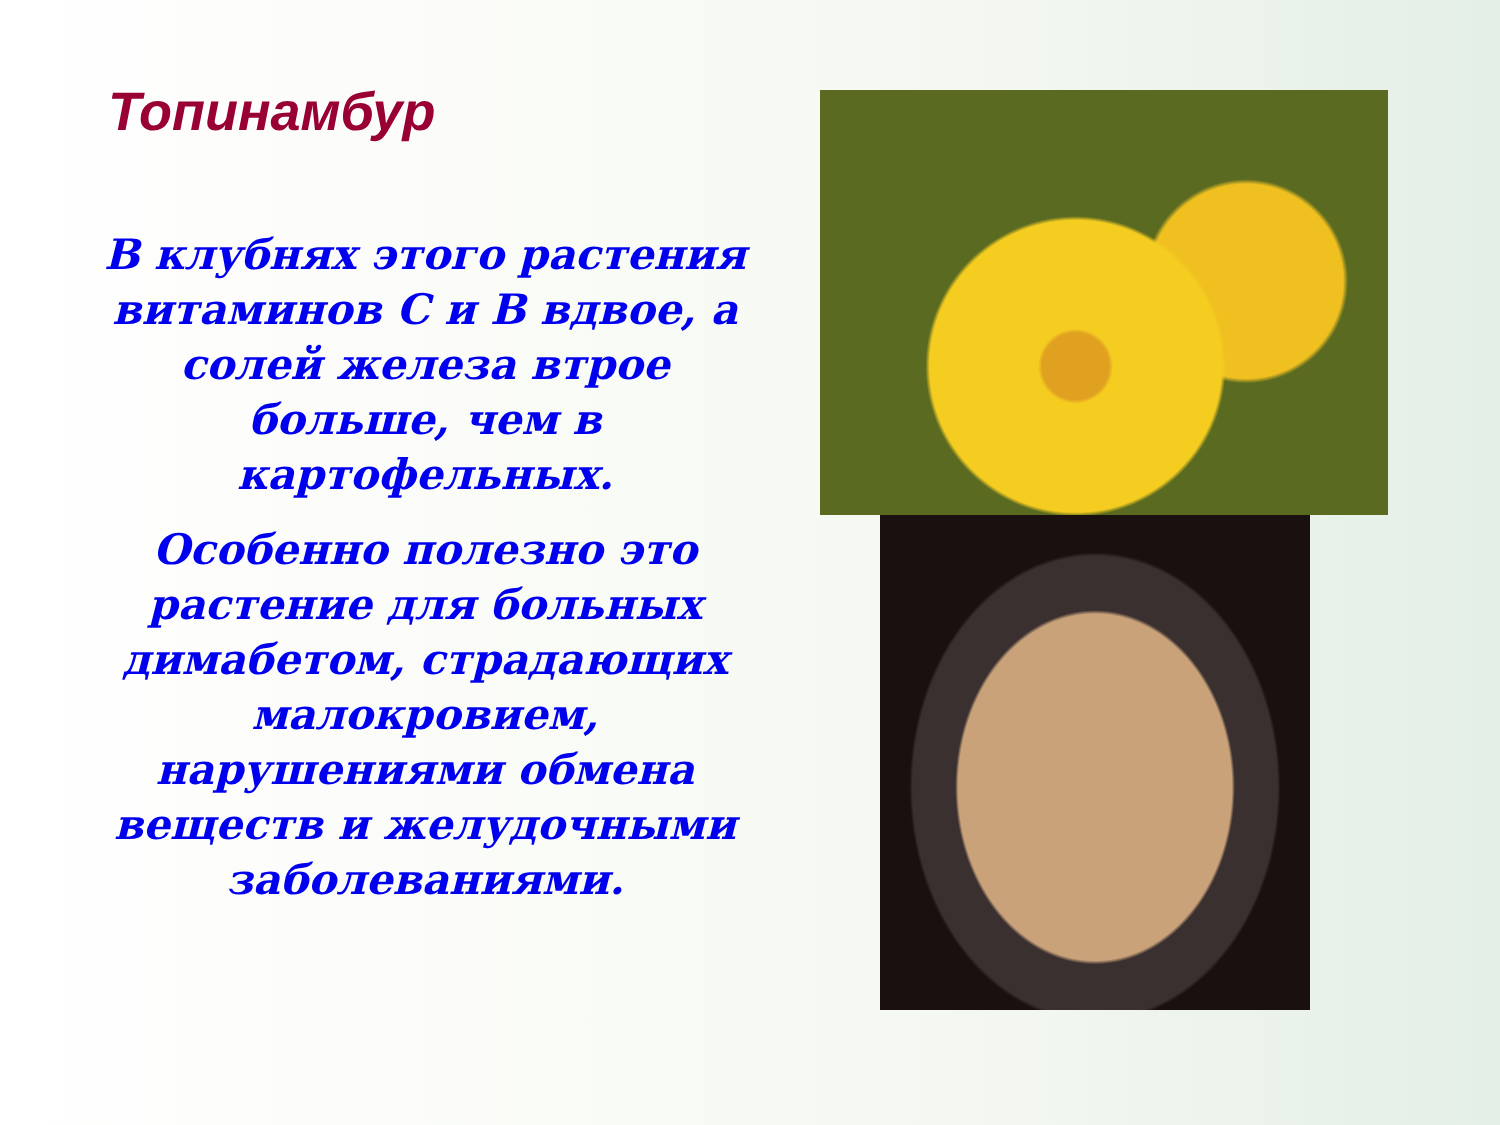Топинамбур
В клубнях этого растения витаминов С и В вдвое, а солей железа втрое больше, чем в картофельных.
Особенно полезно это растение для больных димабетом, страдающих малокровием, нарушениями обмена веществ и желудочными заболеваниями.